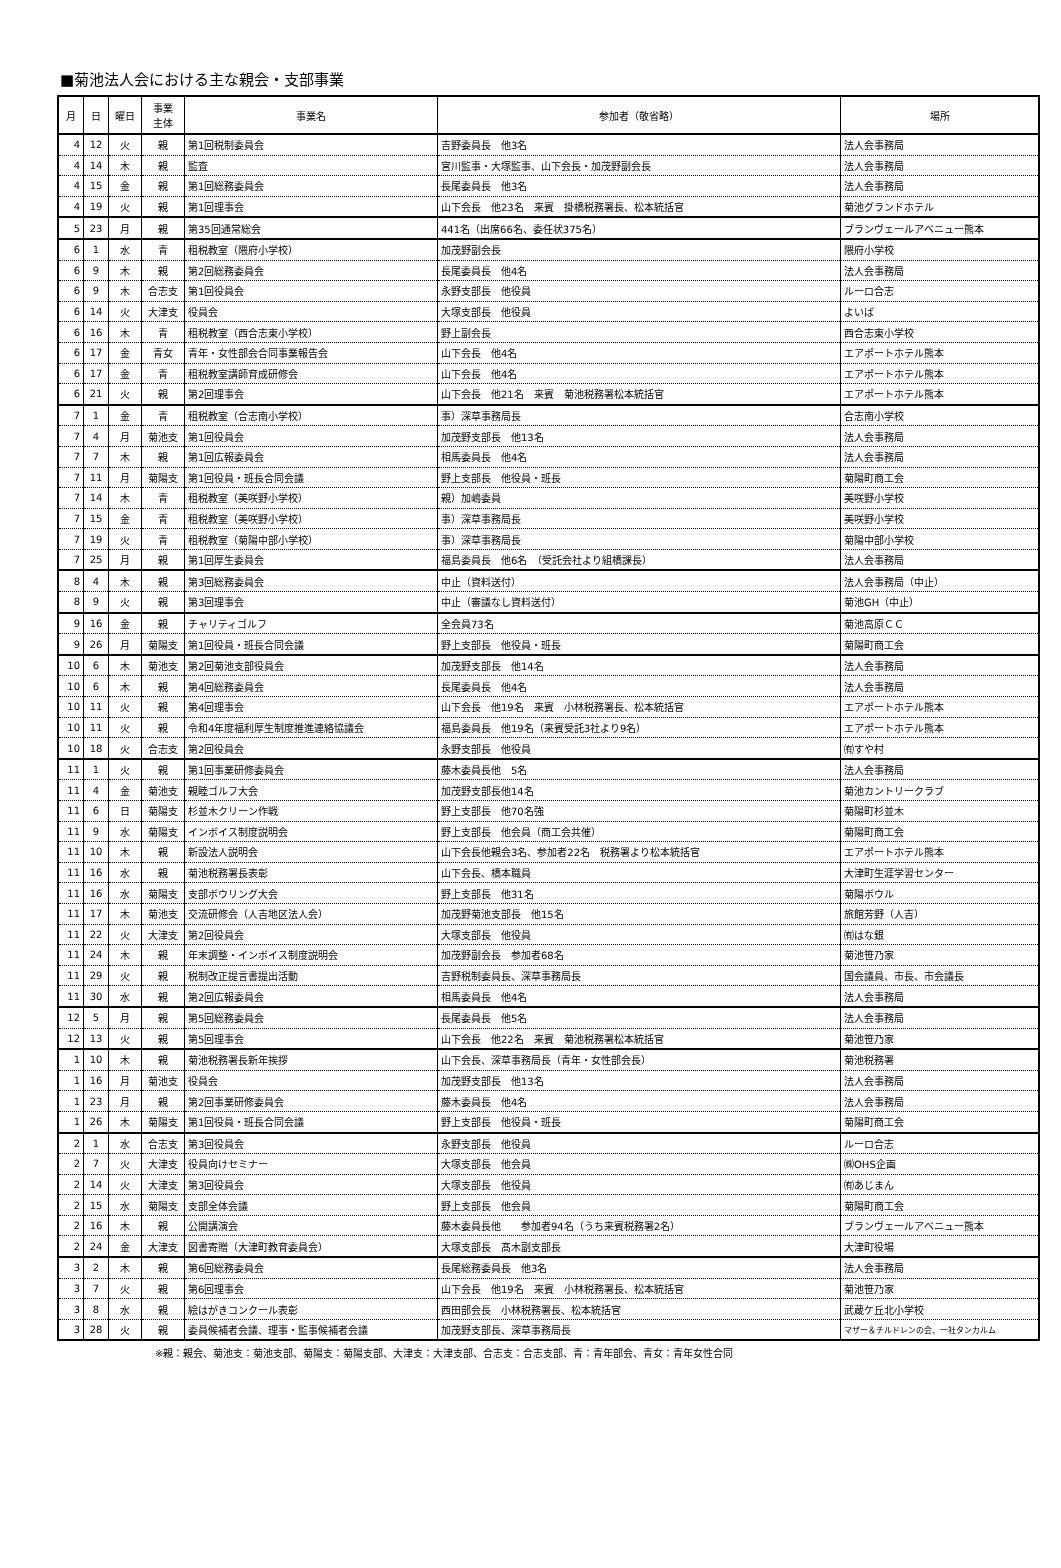■菊池法人会における主な親会・支部事業
| 月 | 日 | 曜日 | 事業 主体 | 事業名 | 参加者（敬省略） | 場所 |
| --- | --- | --- | --- | --- | --- | --- |
| 4 | 12 | 火 | 親 | 第1回税制委員会 | 吉野委員長 他3名 | 法人会事務局 |
| 4 | 14 | 木 | 親 | 監査 | 宮川監事・大塚監事、山下会長・加茂野副会長 | 法人会事務局 |
| 4 | 15 | 金 | 親 | 第1回総務委員会 | 長尾委員長 他3名 | 法人会事務局 |
| 4 | 19 | 火 | 親 | 第1回理事会 | 山下会長 他23名 来賓 掛橋税務署長、松本統括官 | 菊池グランドホテル |
| 5 | 23 | 月 | 親 | 第35回通常総会 | 441名（出席66名、委任状375名） | ブランヴェールアベニュー熊本 |
| 6 | 1 | 水 | 青 | 租税教室（隈府小学校） | 加茂野副会長 | 隈府小学校 |
| 6 | 9 | 木 | 親 | 第2回総務委員会 | 長尾委員長 他4名 | 法人会事務局 |
| 6 | 9 | 木 | 合志支 | 第1回役員会 | 永野支部長 他役員 | ルーロ合志 |
| 6 | 14 | 火 | 大津支 | 役員会 | 大塚支部長 他役員 | よいば |
| 6 | 16 | 木 | 青 | 租税教室（西合志東小学校） | 野上副会長 | 西合志東小学校 |
| 6 | 17 | 金 | 青女 | 青年・女性部会合同事業報告会 | 山下会長 他4名 | エアポートホテル熊本 |
| 6 | 17 | 金 | 青 | 租税教室講師育成研修会 | 山下会長 他4名 | エアポートホテル熊本 |
| 6 | 21 | 火 | 親 | 第2回理事会 | 山下会長 他21名 来賓 菊池税務署松本統括官 | エアポートホテル熊本 |
| 7 | 1 | 金 | 青 | 租税教室（合志南小学校） | 事）深草事務局長 | 合志南小学校 |
| 7 | 4 | 月 | 菊池支 | 第1回役員会 | 加茂野支部長 他13名 | 法人会事務局 |
| 7 | 7 | 木 | 親 | 第1回広報委員会 | 相馬委員長 他4名 | 法人会事務局 |
| 7 | 11 | 月 | 菊陽支 | 第1回役員・班長合同会議 | 野上支部長 他役員・班長 | 菊陽町商工会 |
| 7 | 14 | 木 | 青 | 租税教室（美咲野小学校） | 親）加嶋委員 | 美咲野小学校 |
| 7 | 15 | 金 | 青 | 租税教室（美咲野小学校） | 事）深草事務局長 | 美咲野小学校 |
| 7 | 19 | 火 | 青 | 租税教室（菊陽中部小学校） | 事）深草事務局長 | 菊陽中部小学校 |
| 7 | 25 | 月 | 親 | 第1回厚生委員会 | 福島委員長 他6名 （受託会社より組橋課長） | 法人会事務局 |
| 8 | 4 | 木 | 親 | 第3回総務委員会 | 中止（資料送付） | 法人会事務局（中止） |
| 8 | 9 | 火 | 親 | 第3回理事会 | 中止（審議なし資料送付） | 菊池GH（中止） |
| 9 | 16 | 金 | 親 | チャリティゴルフ | 全会員73名 | 菊池高原ＣＣ |
| 9 | 26 | 月 | 菊陽支 | 第1回役員・班長合同会議 | 野上支部長 他役員・班長 | 菊陽町商工会 |
| 10 | 6 | 木 | 菊池支 | 第2回菊池支部役員会 | 加茂野支部長 他14名 | 法人会事務局 |
| 10 | 6 | 木 | 親 | 第4回総務委員会 | 長尾委員長 他4名 | 法人会事務局 |
| 10 | 11 | 火 | 親 | 第4回理事会 | 山下会長 他19名 来賓 小林税務署長、松本統括官 | エアポートホテル熊本 |
| 10 | 11 | 火 | 親 | 令和4年度福利厚生制度推進連絡協議会 | 福島委員長 他19名（来賓受託3社より9名） | エアポートホテル熊本 |
| 10 | 18 | 火 | 合志支 | 第2回役員会 | 永野支部長 他役員 | ㈲すや村 |
| 11 | 1 | 火 | 親 | 第1回事業研修委員会 | 藤木委員長他 5名 | 法人会事務局 |
| 11 | 4 | 金 | 菊池支 | 親睦ゴルフ大会 | 加茂野支部長他14名 | 菊池カントリークラブ |
| 11 | 6 | 日 | 菊陽支 | 杉並木クリーン作戦 | 野上支部長 他70名強 | 菊陽町杉並木 |
| 11 | 9 | 水 | 菊陽支 | インボイス制度説明会 | 野上支部長 他会員（商工会共催） | 菊陽町商工会 |
| 11 | 10 | 木 | 親 | 新設法人説明会 | 山下会長他親会3名、参加者22名 税務署より松本統括官 | エアポートホテル熊本 |
| 11 | 16 | 水 | 親 | 菊池税務署長表彰 | 山下会長、橋本職員 | 大津町生涯学習センター |
| 11 | 16 | 水 | 菊陽支 | 支部ボウリング大会 | 野上支部長 他31名 | 菊陽ボウル |
| 11 | 17 | 木 | 菊池支 | 交流研修会（人吉地区法人会） | 加茂野菊池支部長 他15名 | 旅館芳野（人吉） |
| 11 | 22 | 火 | 大津支 | 第2回役員会 | 大塚支部長 他役員 | ㈲はな銀 |
| 11 | 24 | 木 | 親 | 年末調整・インボイス制度説明会 | 加茂野副会長 参加者68名 | 菊池笹乃家 |
| 11 | 29 | 火 | 親 | 税制改正提言書提出活動 | 吉野税制委員長、深草事務局長 | 国会議員、市長、市会議長 |
| 11 | 30 | 水 | 親 | 第2回広報委員会 | 相馬委員長 他4名 | 法人会事務局 |
| 12 | 5 | 月 | 親 | 第5回総務委員会 | 長尾委員長 他5名 | 法人会事務局 |
| 12 | 13 | 火 | 親 | 第5回理事会 | 山下会長 他22名 来賓 菊池税務署松本統括官 | 菊池笹乃家 |
| 1 | 10 | 木 | 親 | 菊池税務署長新年挨拶 | 山下会長、深草事務局長（青年・女性部会長） | 菊池税務署 |
| 1 | 16 | 月 | 菊池支 | 役員会 | 加茂野支部長 他13名 | 法人会事務局 |
| 1 | 23 | 月 | 親 | 第2回事業研修委員会 | 藤木委員長 他4名 | 法人会事務局 |
| 1 | 26 | 木 | 菊陽支 | 第1回役員・班長合同会議 | 野上支部長 他役員・班長 | 菊陽町商工会 |
| 2 | 1 | 水 | 合志支 | 第3回役員会 | 永野支部長 他役員 | ルーロ合志 |
| 2 | 7 | 火 | 大津支 | 役員向けセミナー | 大塚支部長 他会員 | ㈱OHS企画 |
| 2 | 14 | 火 | 大津支 | 第3回役員会 | 大塚支部長 他役員 | ㈲あじまん |
| 2 | 15 | 水 | 菊陽支 | 支部全体会議 | 野上支部長 他会員 | 菊陽町商工会 |
| 2 | 16 | 木 | 親 | 公開講演会 | 藤木委員長他 参加者94名（うち来賓税務署2名） | ブランヴェールアベニュー熊本 |
| 2 | 24 | 金 | 大津支 | 図書寄贈（大津町教育委員会） | 大塚支部長 髙木副支部長 | 大津町役場 |
| 3 | 2 | 木 | 親 | 第6回総務委員会 | 長尾総務委員長 他3名 | 法人会事務局 |
| 3 | 7 | 火 | 親 | 第6回理事会 | 山下会長 他19名 来賓 小林税務署長、松本統括官 | 菊池笹乃家 |
| 3 | 8 | 水 | 親 | 絵はがきコンクール表彰 | 西田部会長 小林税務署長、松本統括官 | 武蔵ケ丘北小学校 |
| 3 | 28 | 火 | 親 | 委員候補者会議、理事・監事候補者会議 | 加茂野支部長、深草事務局長 | マザー＆チルドレンの会、一社タンカルム |
※親：親会、菊池支：菊池支部、菊陽支：菊陽支部、大津支：大津支部、合志支：合志支部、青：青年部会、青女：青年女性合同